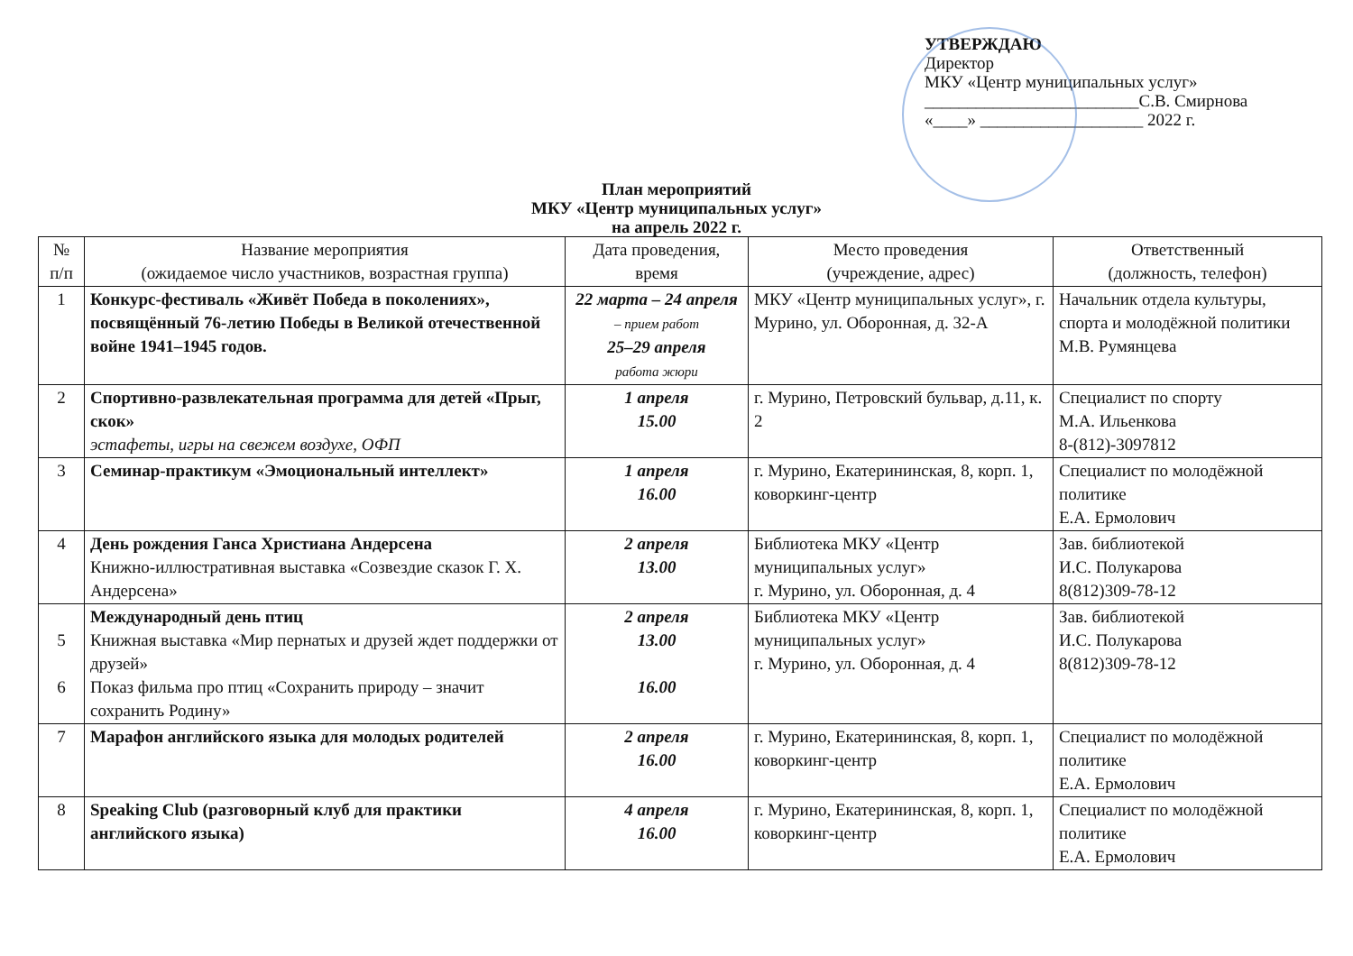УТВЕРЖДАЮ
Директор
МКУ «Центр муниципальных услуг»
_________________________С.В. Смирнова
«____» ___________________ 2022 г.
План мероприятий
МКУ «Центр муниципальных услуг»
на апрель 2022 г.
| № п/п | Название мероприятия (ожидаемое число участников, возрастная группа) | Дата проведения, время | Место проведения (учреждение, адрес) | Ответственный (должность, телефон) |
| --- | --- | --- | --- | --- |
| 1 | Конкурс-фестиваль «Живёт Победа в поколениях», посвящённый 76-летию Победы в Великой отечественной войне 1941–1945 годов. | 22 марта – 24 апреля – прием работ 25–29 апреля работа жюри | МКУ «Центр муниципальных услуг», г. Мурино, ул. Оборонная, д. 32-А | Начальник отдела культуры, спорта и молодёжной политики М.В. Румянцева |
| 2 | Спортивно-развлекательная программа для детей «Прыг, скок» эстафеты, игры на свежем воздухе, ОФП | 1 апреля 15.00 | г. Мурино, Петровский бульвар, д.11, к. 2 | Специалист по спорту М.А. Ильенкова 8-(812)-3097812 |
| 3 | Семинар-практикум «Эмоциональный интеллект» | 1 апреля 16.00 | г. Мурино, Екатерининская, 8, корп. 1, коворкинг-центр | Специалист по молодёжной политике Е.А. Ермолович |
| 4 | День рождения Ганса Христиана Андерсена Книжно-иллюстративная выставка «Созвездие сказок Г. Х. Андерсена» | 2 апреля 13.00 | Библиотека МКУ «Центр муниципальных услуг» г. Мурино, ул. Оборонная, д. 4 | Зав. библиотекой И.С. Полукарова 8(812)309-78-12 |
| 5 6 | Международный день птиц Книжная выставка «Мир пернатых и друзей ждет поддержки от друзей» Показ фильма про птиц «Сохранить природу – значит сохранить Родину» | 2 апреля 13.00 16.00 | Библиотека МКУ «Центр муниципальных услуг» г. Мурино, ул. Оборонная, д. 4 | Зав. библиотекой И.С. Полукарова 8(812)309-78-12 |
| 7 | Марафон английского языка для молодых родителей | 2 апреля 16.00 | г. Мурино, Екатерининская, 8, корп. 1, коворкинг-центр | Специалист по молодёжной политике Е.А. Ермолович |
| 8 | Speaking Club (разговорный клуб для практики английского языка) | 4 апреля 16.00 | г. Мурино, Екатерининская, 8, корп. 1, коворкинг-центр | Специалист по молодёжной политике Е.А. Ермолович |